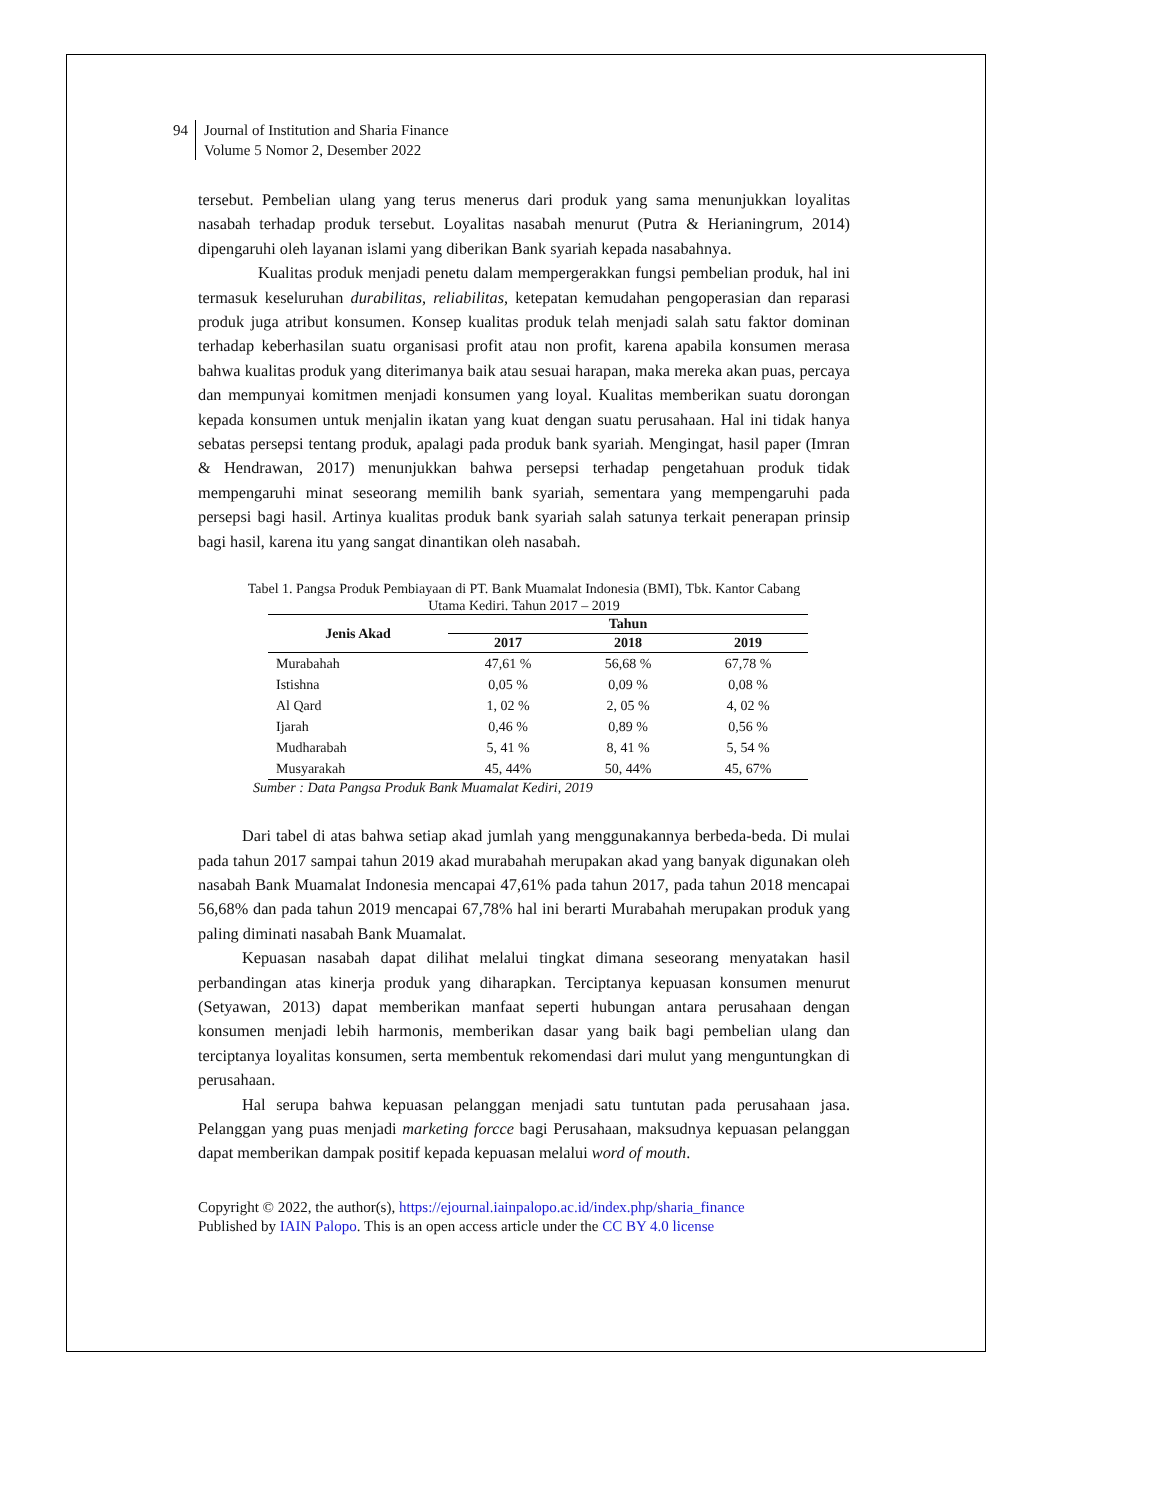94 Journal of Institution and Sharia Finance
Volume 5 Nomor 2, Desember 2022
tersebut. Pembelian ulang yang terus menerus dari produk yang sama menunjukkan loyalitas nasabah terhadap produk tersebut. Loyalitas nasabah menurut (Putra & Herianingrum, 2014) dipengaruhi oleh layanan islami yang diberikan Bank syariah kepada nasabahnya.
Kualitas produk menjadi penetu dalam mempergerakkan fungsi pembelian produk, hal ini termasuk keseluruhan durabilitas, reliabilitas, ketepatan kemudahan pengoperasian dan reparasi produk juga atribut konsumen. Konsep kualitas produk telah menjadi salah satu faktor dominan terhadap keberhasilan suatu organisasi profit atau non profit, karena apabila konsumen merasa bahwa kualitas produk yang diterimanya baik atau sesuai harapan, maka mereka akan puas, percaya dan mempunyai komitmen menjadi konsumen yang loyal. Kualitas memberikan suatu dorongan kepada konsumen untuk menjalin ikatan yang kuat dengan suatu perusahaan. Hal ini tidak hanya sebatas persepsi tentang produk, apalagi pada produk bank syariah. Mengingat, hasil paper (Imran & Hendrawan, 2017) menunjukkan bahwa persepsi terhadap pengetahuan produk tidak mempengaruhi minat seseorang memilih bank syariah, sementara yang mempengaruhi pada persepsi bagi hasil. Artinya kualitas produk bank syariah salah satunya terkait penerapan prinsip bagi hasil, karena itu yang sangat dinantikan oleh nasabah.
Tabel 1. Pangsa Produk Pembiayaan di PT. Bank Muamalat Indonesia (BMI), Tbk. Kantor Cabang
Utama Kediri. Tahun 2017 – 2019
| Jenis Akad | Tahun | | |
| --- | --- | --- | --- |
| | 2017 | 2018 | 2019 |
| Murabahah | 47,61 % | 56,68 % | 67,78 % |
| Istishna | 0,05 % | 0,09 % | 0,08 % |
| Al Qard | 1, 02 % | 2, 05 % | 4, 02 % |
| Ijarah | 0,46 % | 0,89 % | 0,56 % |
| Mudharabah | 5, 41 % | 8, 41 % | 5, 54 % |
| Musyarakah | 45, 44% | 50, 44% | 45, 67% |
Sumber : Data Pangsa Produk Bank Muamalat Kediri, 2019
Dari tabel di atas bahwa setiap akad jumlah yang menggunakannya berbeda-beda. Di mulai pada tahun 2017 sampai tahun 2019 akad murabahah merupakan akad yang banyak digunakan oleh nasabah Bank Muamalat Indonesia mencapai 47,61% pada tahun 2017, pada tahun 2018 mencapai 56,68% dan pada tahun 2019 mencapai 67,78% hal ini berarti Murabahah merupakan produk yang paling diminati nasabah Bank Muamalat.
Kepuasan nasabah dapat dilihat melalui tingkat dimana seseorang menyatakan hasil perbandingan atas kinerja produk yang diharapkan. Terciptanya kepuasan konsumen menurut (Setyawan, 2013) dapat memberikan manfaat seperti hubungan antara perusahaan dengan konsumen menjadi lebih harmonis, memberikan dasar yang baik bagi pembelian ulang dan terciptanya loyalitas konsumen, serta membentuk rekomendasi dari mulut yang menguntungkan di perusahaan.
Hal serupa bahwa kepuasan pelanggan menjadi satu tuntutan pada perusahaan jasa. Pelanggan yang puas menjadi marketing forcce bagi Perusahaan, maksudnya kepuasan pelanggan dapat memberikan dampak positif kepada kepuasan melalui word of mouth.
Copyright © 2022, the author(s), https://ejournal.iainpalopo.ac.id/index.php/sharia_finance
Published by IAIN Palopo. This is an open access article under the CC BY 4.0 license